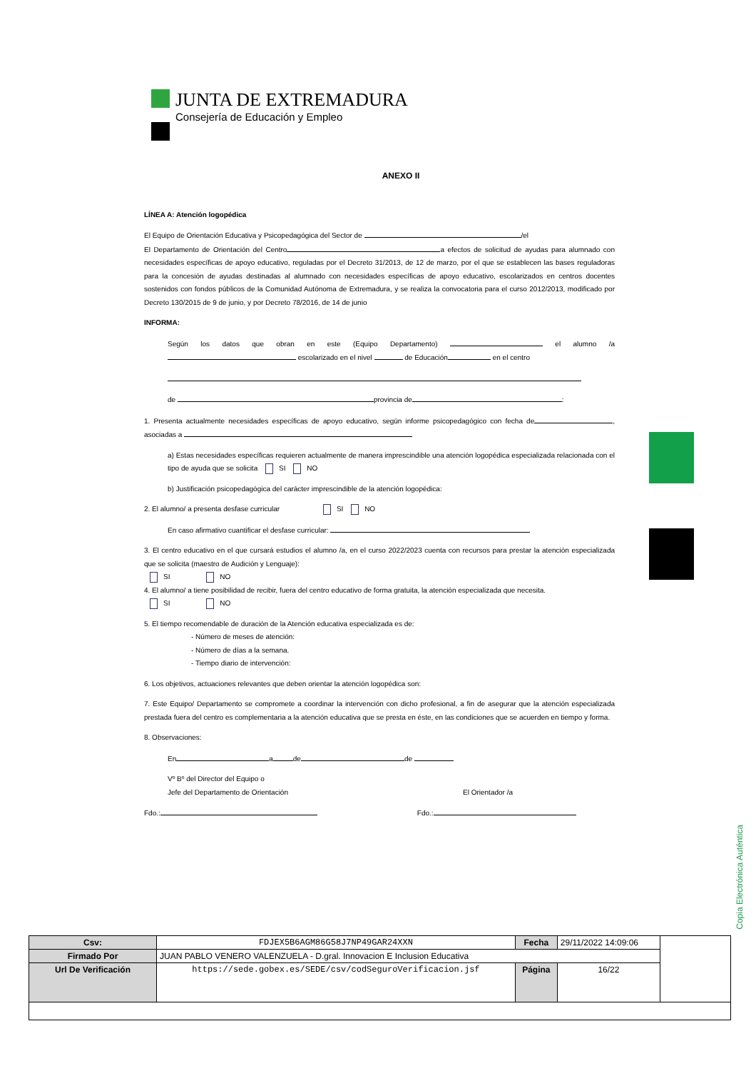JUNTA DE EXTREMADURA
Consejería de Educación y Empleo
ANEXO II
LÍNEA A: Atención logopédica
El Equipo de Orientación Educativa y Psicopedagógica del Sector de /el
El Departamento de Orientación del Centro a efectos de solicitud de ayudas para alumnado con necesidades específicas de apoyo educativo, reguladas por el Decreto 31/2013, de 12 de marzo, por el que se establecen las bases reguladoras para la concesión de ayudas destinadas al alumnado con necesidades específicas de apoyo educativo, escolarizados en centros docentes sostenidos con fondos públicos de la Comunidad Autónoma de Extremadura, y se realiza la convocatoria para el curso 2012/2013, modificado por Decreto 130/2015 de 9 de junio, y por Decreto 78/2016, de 14 de junio
INFORMA:
Según los datos que obran en este (Equipo Departamento) el alumno /a escolarizado en el nivel de Educación en el centro
de provincia de :
1. Presenta actualmente necesidades específicas de apoyo educativo, según informe psicopedagógico con fecha de , asociadas a
a) Estas necesidades específicas requieren actualmente de manera imprescindible una atención logopédica especializada relacionada con el tipo de ayuda que se solicita SI NO
b) Justificación psicopedagógica del carácter imprescindible de la atención logopédica:
2. El alumno/ a presenta desfase curricular SI NO
En caso afirmativo cuantificar el desfase curricular:
3. El centro educativo en el que cursará estudios el alumno /a, en el curso 2022/2023 cuenta con recursos para prestar la atención especializada que se solicita (maestro de Audición y Lenguaje):
SI NO
4. El alumno/ a tiene posibilidad de recibir, fuera del centro educativo de forma gratuita, la atención especializada que necesita.
SI NO
5. El tiempo recomendable de duración de la Atención educativa especializada es de:
- Número de meses de atención:
- Número de días a la semana.
- Tiempo diario de intervención:
6. Los objetivos, actuaciones relevantes que deben orientar la atención logopédica son:
7. Este Equipo/ Departamento se compromete a coordinar la intervención con dicho profesional, a fin de asegurar que la atención especializada prestada fuera del centro es complementaria a la atención educativa que se presta en éste, en las condiciones que se acuerden en tiempo y forma.
8. Observaciones:
En a de de
Vº Bº del Director del Equipo o
Jefe del Departamento de Orientación El Orientador /a
Fdo.: Fdo.:
Copia Electrónica Auténtica
| Csv: | FDJEX5B6AGM86G58J7NP49GAR24XXN | Fecha | 29/11/2022 14:09:06 | |
| Firmado Por | JUAN PABLO VENERO VALENZUELA - D.gral. Innovacion E Inclusion Educativa | | | |
| Url De Verificación | https://sede.gobex.es/SEDE/csv/codSeguroVerificacion.jsf | Página | 16/22 | |